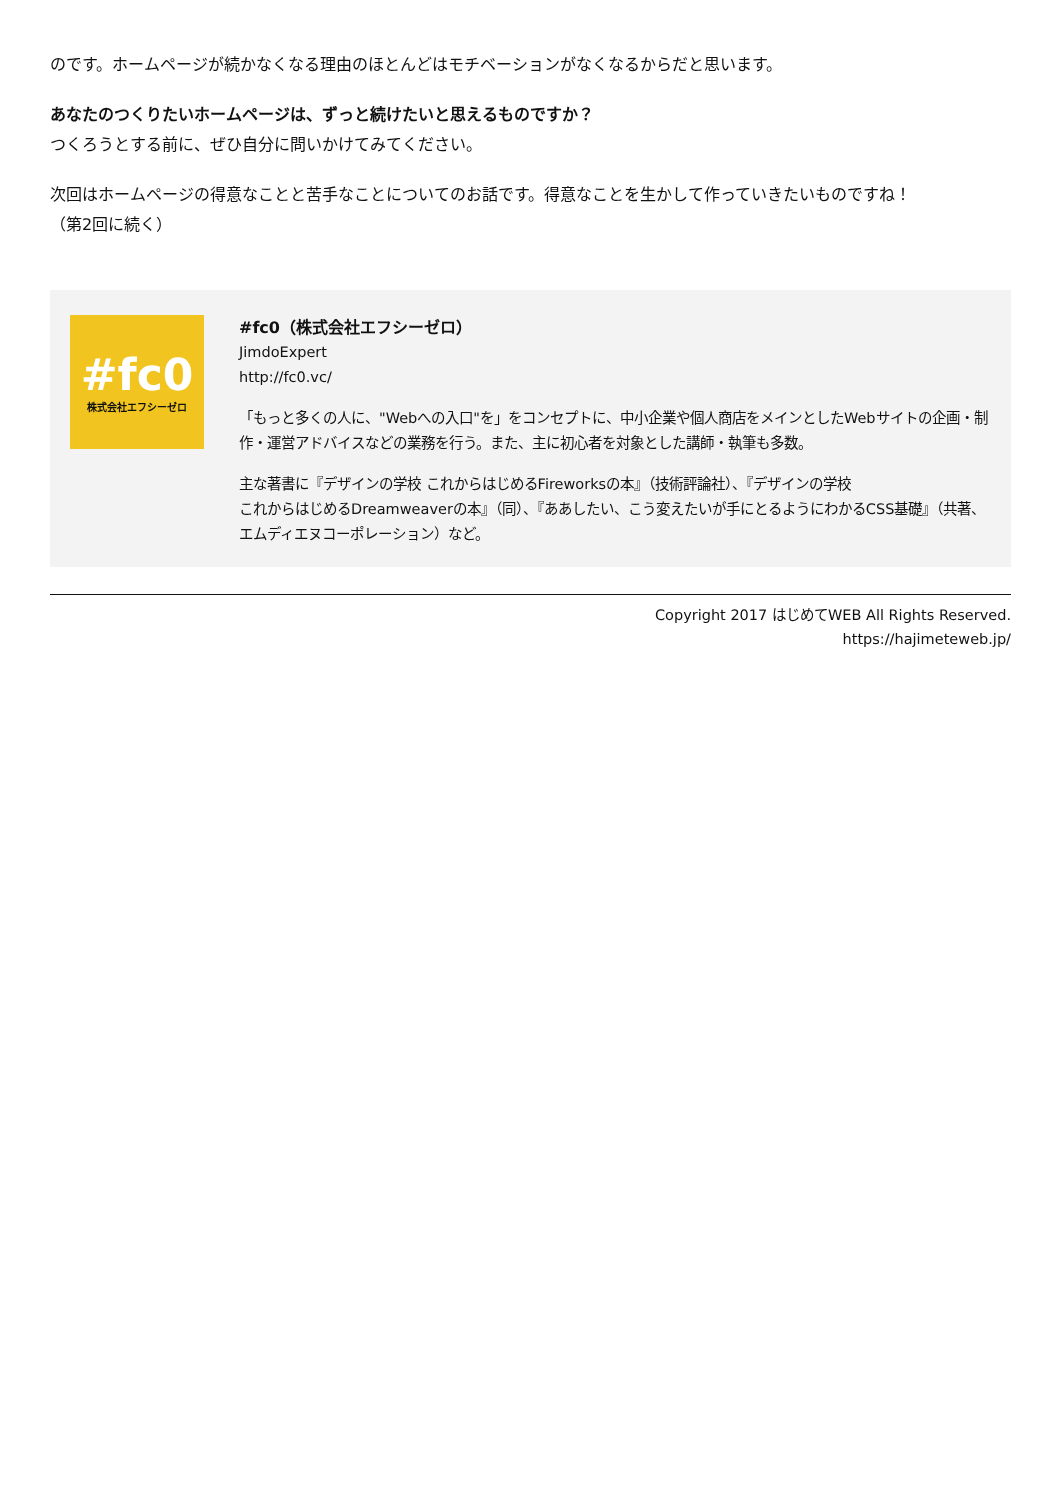のです。ホームページが続かなくなる理由のほとんどはモチベーションがなくなるからだと思います。
あなたのつくりたいホームページは、ずっと続けたいと思えるものですか？
つくろうとする前に、ぜひ自分に問いかけてみてください。
次回はホームページの得意なことと苦手なことについてのお話です。得意なことを生かして作っていきたいものですね！
（第2回に続く）
#fc0
株式会社エフシーゼロ
#fc0（株式会社エフシーゼロ）
JimdoExpert
http://fc0.vc/
「もっと多くの人に、"Webへの入口"を」をコンセプトに、中小企業や個人商店をメインとしたWebサイトの企画・制作・運営アドバイスなどの業務を行う。また、主に初心者を対象とした講師・執筆も多数。
主な著書に『デザインの学校 これからはじめるFireworksの本』（技術評論社）、『デザインの学校
これからはじめるDreamweaverの本』（同）、『ああしたい、こう変えたいが手にとるようにわかるCSS基礎』（共著、エムディエヌコーポレーション）など。
Copyright 2017 はじめてWEB All Rights Reserved.
https://hajimeteweb.jp/